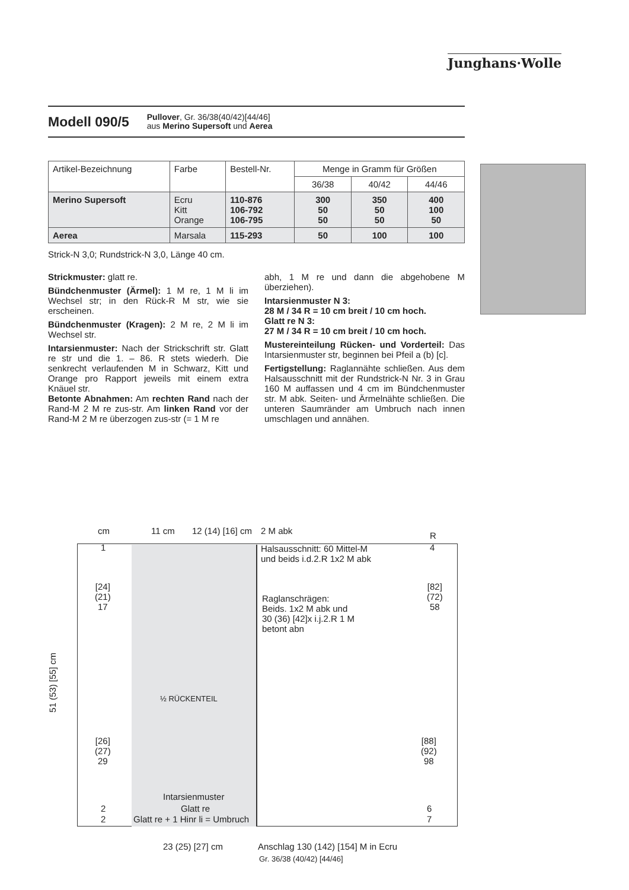Junghans·Wolle
Modell 090/5
Pullover, Gr. 36/38(40/42)[44/46]
aus Merino Supersoft und Aerea
| Artikel-Bezeichnung | Farbe | Bestell-Nr. | Menge in Gramm für Größen | | |
| --- | --- | --- | --- | --- | --- |
| | | | 36/38 | 40/42 | 44/46 |
| Merino Supersoft | Ecru Kitt Orange | 110-876 106-792 106-795 | 300 50 50 | 350 50 50 | 400 100 50 |
| Aerea | Marsala | 115-293 | 50 | 100 | 100 |
Strick-N 3,0; Rundstrick-N 3,0, Länge 40 cm.
Strickmuster: glatt re.
Bündchenmuster (Ärmel): 1 M re, 1 M li im Wechsel str; in den Rück-R M str, wie sie erscheinen.
Bündchenmuster (Kragen): 2 M re, 2 M li im Wechsel str.
Intarsienmuster: Nach der Strickschrift str. Glatt re str und die 1. – 86. R stets wiederh. Die senkrecht verlaufenden M in Schwarz, Kitt und Orange pro Rapport jeweils mit einem extra Knäuel str.
Betonte Abnahmen: Am rechten Rand nach der Rand-M 2 M re zus-str. Am linken Rand vor der Rand-M 2 M re überzogen zus-str (= 1 M re
abh, 1 M re und dann die abgehobene M überziehen).
Intarsienmuster N 3:
28 M / 34 R = 10 cm breit / 10 cm hoch.
Glatt re N 3:
27 M / 34 R = 10 cm breit / 10 cm hoch.
Mustereinteilung Rücken- und Vorderteil: Das Intarsienmuster str, beginnen bei Pfeil a (b) [c].
Fertigstellung: Raglannähte schließen. Aus dem Halsausschnitt mit der Rundstrick-N Nr. 3 in Grau 160 M auffassen und 4 cm im Bündchenmuster str. M abk. Seiten- und Ärmelnähte schließen. Die unteren Saumränder am Umbruch nach innen umschlagen und annähen.
cm 11 cm 12 (14) [16] cm 2 M abk R
1
Halsausschnitt: 60 Mittel-M
und beids i.d.2.R 1x2 M abk
4
[24]
(21)
17
[82]
(72)
58
Raglanschrägen:
Beids. 1x2 M abk und
30 (36) [42]x i.j.2.R 1 M
betont abn
51 (53) [55] cm
½ RÜCKENTEIL
[26]
(27)
29
[88]
(92)
98
Intarsienmuster
2 Glatt re 6
2 Glatt re + 1 Hinr li = Umbruch 7
23 (25) [27] cm
Anschlag 130 (142) [154] M in Ecru
Gr. 36/38 (40/42) [44/46]